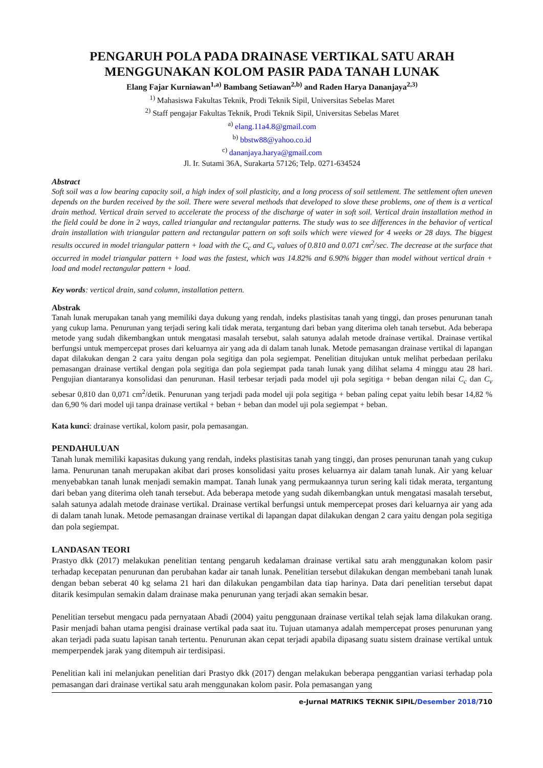PENGARUH POLA PADA DRAINASE VERTIKAL SATU ARAH MENGGUNAKAN KOLOM PASIR PADA TANAH LUNAK
Elang Fajar Kurniawan<sup>1,a)</sup> Bambang Setiawan<sup>2,b)</sup> and Raden Harya Dananjaya<sup>2,3)</sup>
<sup>1)</sup> Mahasiswa Fakultas Teknik, Prodi Teknik Sipil, Universitas Sebelas Maret
<sup>2)</sup> Staff pengajar Fakultas Teknik, Prodi Teknik Sipil, Universitas Sebelas Maret
<sup>a)</sup> elang.11a4.8@gmail.com
<sup>b)</sup> bbstw88@yahoo.co.id
<sup>c)</sup> dananjaya.harya@gmail.com
Jl. Ir. Sutami 36A, Surakarta 57126; Telp. 0271-634524
Abstract
Soft soil was a low bearing capacity soil, a high index of soil plasticity, and a long process of soil settlement. The settlement often uneven depends on the burden received by the soil. There were several methods that developed to slove these problems, one of them is a vertical drain method. Vertical drain served to accelerate the process of the discharge of water in soft soil. Vertical drain installation method in the field could be done in 2 ways, called triangular and rectangular patterns. The study was to see differences in the behavior of vertical drain installation with triangular pattern and rectangular pattern on soft soils which were viewed for 4 weeks or 28 days. The biggest results occured in model triangular pattern + load with the C<sub>c</sub> and C<sub>v</sub> values of 0.810 and 0.071 cm<sup>2</sup>/sec. The decrease at the surface that occurred in model triangular pattern + load was the fastest, which was 14.82% and 6.90% bigger than model without vertical drain + load and model rectangular pattern + load.
Key words: vertical drain, sand column, installation pettern.
Abstrak
Tanah lunak merupakan tanah yang memiliki daya dukung yang rendah, indeks plastisitas tanah yang tinggi, dan proses penurunan tanah yang cukup lama. Penurunan yang terjadi sering kali tidak merata, tergantung dari beban yang diterima oleh tanah tersebut. Ada beberapa metode yang sudah dikembangkan untuk mengatasi masalah tersebut, salah satunya adalah metode drainase vertikal. Drainase vertikal berfungsi untuk mempercepat proses dari keluarnya air yang ada di dalam tanah lunak. Metode pemasangan drainase vertikal di lapangan dapat dilakukan dengan 2 cara yaitu dengan pola segitiga dan pola segiempat. Penelitian ditujukan untuk melihat perbedaan perilaku pemasangan drainase vertikal dengan pola segitiga dan pola segiempat pada tanah lunak yang dilihat selama 4 minggu atau 28 hari. Pengujian diantaranya konsolidasi dan penurunan. Hasil terbesar terjadi pada model uji pola segitiga + beban dengan nilai C<sub>c</sub> dan C<sub>v</sub> sebesar 0,810 dan 0,071 cm<sup>2</sup>/detik. Penurunan yang terjadi pada model uji pola segitiga + beban paling cepat yaitu lebih besar 14,82 % dan 6,90 % dari model uji tanpa drainase vertikal + beban + beban dan model uji pola segiempat + beban.
Kata kunci: drainase vertikal, kolom pasir, pola pemasangan.
PENDAHULUAN
Tanah lunak memiliki kapasitas dukung yang rendah, indeks plastisitas tanah yang tinggi, dan proses penurunan tanah yang cukup lama. Penurunan tanah merupakan akibat dari proses konsolidasi yaitu proses keluarnya air dalam tanah lunak. Air yang keluar menyebabkan tanah lunak menjadi semakin mampat. Tanah lunak yang permukaannya turun sering kali tidak merata, tergantung dari beban yang diterima oleh tanah tersebut. Ada beberapa metode yang sudah dikembangkan untuk mengatasi masalah tersebut, salah satunya adalah metode drainase vertikal. Drainase vertikal berfungsi untuk mempercepat proses dari keluarnya air yang ada di dalam tanah lunak. Metode pemasangan drainase vertikal di lapangan dapat dilakukan dengan 2 cara yaitu dengan pola segitiga dan pola segiempat.
LANDASAN TEORI
Prastyo dkk (2017) melakukan penelitian tentang pengaruh kedalaman drainase vertikal satu arah menggunakan kolom pasir terhadap kecepatan penurunan dan perubahan kadar air tanah lunak. Penelitian tersebut dilakukan dengan membebani tanah lunak dengan beban seberat 40 kg selama 21 hari dan dilakukan pengambilan data tiap harinya. Data dari penelitian tersebut dapat ditarik kesimpulan semakin dalam drainase maka penurunan yang terjadi akan semakin besar.
Penelitian tersebut mengacu pada pernyataan Abadi (2004) yaitu penggunaan drainase vertikal telah sejak lama dilakukan orang. Pasir menjadi bahan utama pengisi drainase vertikal pada saat itu. Tujuan utamanya adalah mempercepat proses penurunan yang akan terjadi pada suatu lapisan tanah tertentu. Penurunan akan cepat terjadi apabila dipasang suatu sistem drainase vertikal untuk memperpendek jarak yang ditempuh air terdisipasi.
Penelitian kali ini melanjukan penelitian dari Prastyo dkk (2017) dengan melakukan beberapa penggantian variasi terhadap pola pemasangan dari drainase vertikal satu arah menggunakan kolom pasir. Pola pemasangan yang
e-Jurnal MATRIKS TEKNIK SIPIL/Desember 2018/710